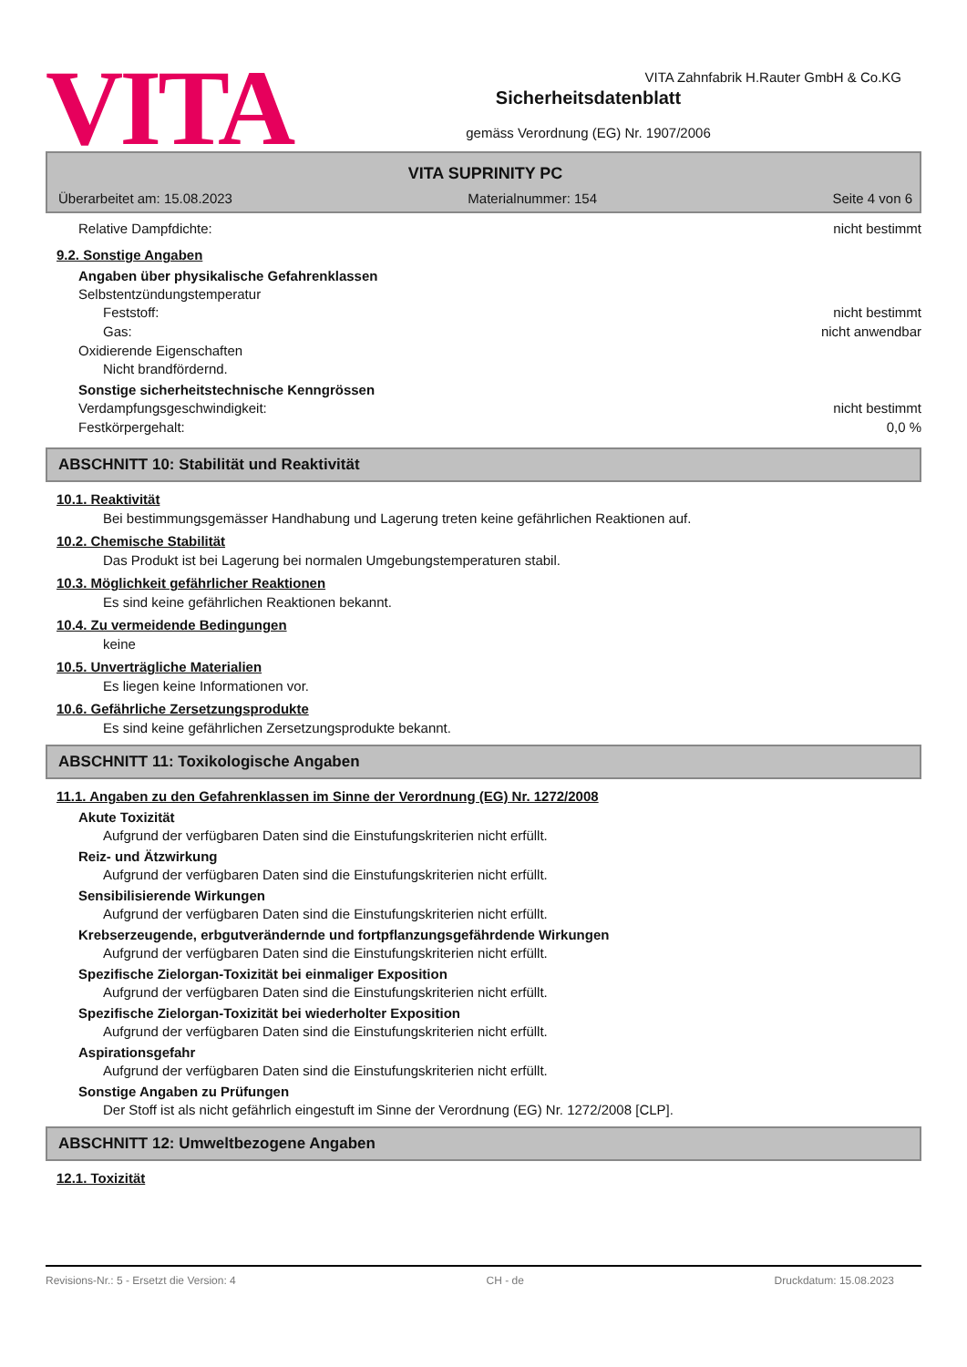VITA Zahnfabrik H.Rauter GmbH & Co.KG
VITA
Sicherheitsdatenblatt
gemäss Verordnung (EG) Nr. 1907/2006
VITA SUPRINITY PC
Überarbeitet am: 15.08.2023 Materialnummer: 154 Seite 4 von 6
Relative Dampfdichte: nicht bestimmt
9.2. Sonstige Angaben
Angaben über physikalische Gefahrenklassen
Selbstentzündungstemperatur
Feststoff: nicht bestimmt
Gas: nicht anwendbar
Oxidierende Eigenschaften
Nicht brandfördernd.
Sonstige sicherheitstechnische Kenngrössen
Verdampfungsgeschwindigkeit: nicht bestimmt
Festkörpergehalt: 0,0 %
ABSCHNITT 10: Stabilität und Reaktivität
10.1. Reaktivität
Bei bestimmungsgemässer Handhabung und Lagerung treten keine gefährlichen Reaktionen auf.
10.2. Chemische Stabilität
Das Produkt ist bei Lagerung bei normalen Umgebungstemperaturen stabil.
10.3. Möglichkeit gefährlicher Reaktionen
Es sind keine gefährlichen Reaktionen bekannt.
10.4. Zu vermeidende Bedingungen
keine
10.5. Unverträgliche Materialien
Es liegen keine Informationen vor.
10.6. Gefährliche Zersetzungsprodukte
Es sind keine gefährlichen Zersetzungsprodukte bekannt.
ABSCHNITT 11: Toxikologische Angaben
11.1. Angaben zu den Gefahrenklassen im Sinne der Verordnung (EG) Nr. 1272/2008
Akute Toxizität
Aufgrund der verfügbaren Daten sind die Einstufungskriterien nicht erfüllt.
Reiz- und Ätzwirkung
Aufgrund der verfügbaren Daten sind die Einstufungskriterien nicht erfüllt.
Sensibilisierende Wirkungen
Aufgrund der verfügbaren Daten sind die Einstufungskriterien nicht erfüllt.
Krebserzeugende, erbgutverändernde und fortpflanzungsgefährdende Wirkungen
Aufgrund der verfügbaren Daten sind die Einstufungskriterien nicht erfüllt.
Spezifische Zielorgan-Toxizität bei einmaliger Exposition
Aufgrund der verfügbaren Daten sind die Einstufungskriterien nicht erfüllt.
Spezifische Zielorgan-Toxizität bei wiederholter Exposition
Aufgrund der verfügbaren Daten sind die Einstufungskriterien nicht erfüllt.
Aspirationsgefahr
Aufgrund der verfügbaren Daten sind die Einstufungskriterien nicht erfüllt.
Sonstige Angaben zu Prüfungen
Der Stoff ist als nicht gefährlich eingestuft im Sinne der Verordnung (EG) Nr. 1272/2008 [CLP].
ABSCHNITT 12: Umweltbezogene Angaben
12.1. Toxizität
Revisions-Nr.: 5 - Ersetzt die Version: 4 CH - de Druckdatum: 15.08.2023